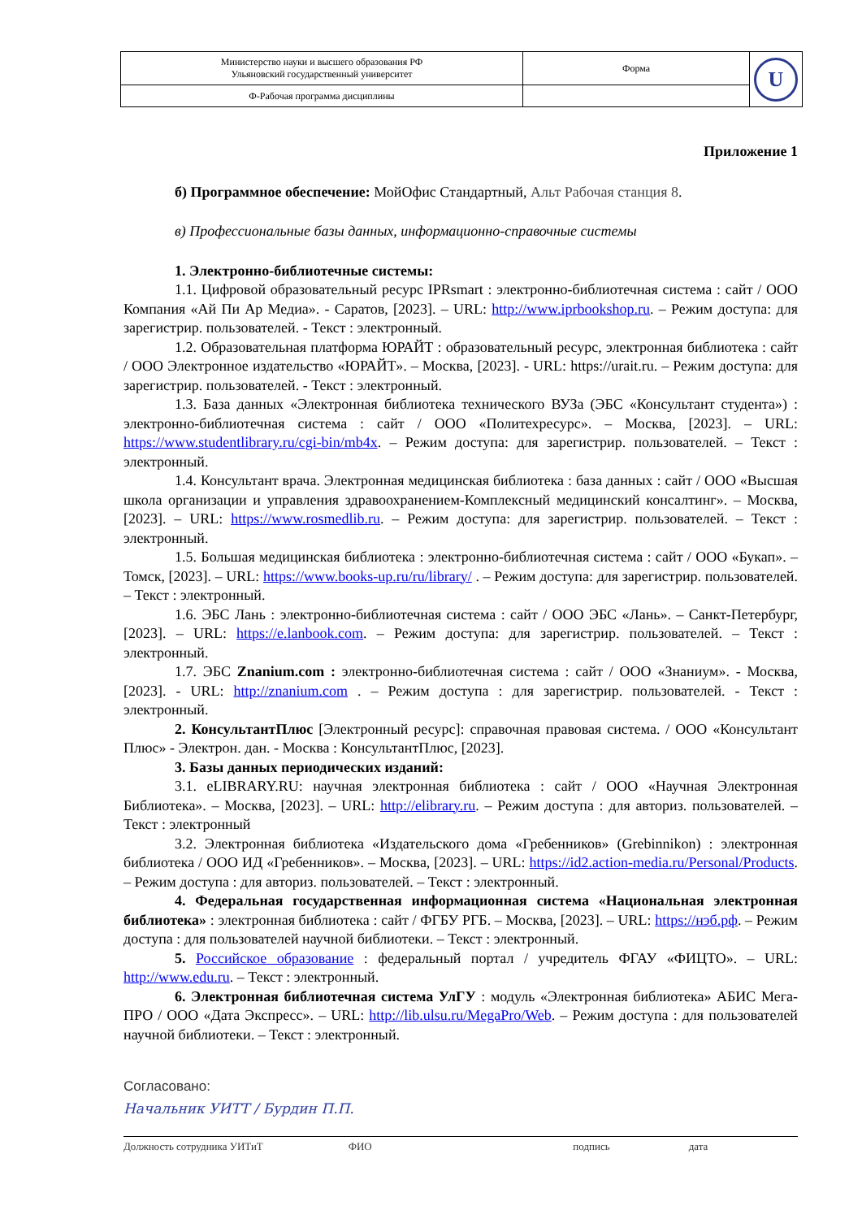| Министерство науки и высшего образования РФ Ульяновский государственный университет | Форма | U |
| Ф-Рабочая программа дисциплины | | |
Приложение 1
б) Программное обеспечение: МойОфис Стандартный, Альт Рабочая станция 8.
в) Профессиональные базы данных, информационно-справочные системы
1. Электронно-библиотечные системы:
1.1. Цифровой образовательный ресурс IPRsmart : электронно-библиотечная система : сайт / ООО Компания «Ай Пи Ар Медиа». - Саратов, [2023]. – URL: http://www.iprbookshop.ru. – Режим доступа: для зарегистрир. пользователей. - Текст : электронный.
1.2. Образовательная платформа ЮРАЙТ : образовательный ресурс, электронная библиотека : сайт / ООО Электронное издательство «ЮРАЙТ». – Москва, [2023]. - URL: https://urait.ru. – Режим доступа: для зарегистрир. пользователей. - Текст : электронный.
1.3. База данных «Электронная библиотека технического ВУЗа (ЭБС «Консультант студента») : электронно-библиотечная система : сайт / ООО «Политехресурс». – Москва, [2023]. – URL: https://www.studentlibrary.ru/cgi-bin/mb4x. – Режим доступа: для зарегистрир. пользователей. – Текст : электронный.
1.4. Консультант врача. Электронная медицинская библиотека : база данных : сайт / ООО «Высшая школа организации и управления здравоохранением-Комплексный медицинский консалтинг». – Москва, [2023]. – URL: https://www.rosmedlib.ru. – Режим доступа: для зарегистрир. пользователей. – Текст : электронный.
1.5. Большая медицинская библиотека : электронно-библиотечная система : сайт / ООО «Букап». – Томск, [2023]. – URL: https://www.books-up.ru/ru/library/ . – Режим доступа: для зарегистрир. пользователей. – Текст : электронный.
1.6. ЭБС Лань : электронно-библиотечная система : сайт / ООО ЭБС «Лань». – Санкт-Петербург, [2023]. – URL: https://e.lanbook.com. – Режим доступа: для зарегистрир. пользователей. – Текст : электронный.
1.7. ЭБС Znanium.com : электронно-библиотечная система : сайт / ООО «Знаниум». - Москва, [2023]. - URL: http://znanium.com . – Режим доступа : для зарегистрир. пользователей. - Текст : электронный.
2. КонсультантПлюс [Электронный ресурс]: справочная правовая система. / ООО «Консультант Плюс» - Электрон. дан. - Москва : КонсультантПлюс, [2023].
3. Базы данных периодических изданий:
3.1. eLIBRARY.RU: научная электронная библиотека : сайт / ООО «Научная Электронная Библиотека». – Москва, [2023]. – URL: http://elibrary.ru. – Режим доступа : для авториз. пользователей. – Текст : электронный
3.2. Электронная библиотека «Издательского дома «Гребенников» (Grebinnikon) : электронная библиотека / ООО ИД «Гребенников». – Москва, [2023]. – URL: https://id2.action-media.ru/Personal/Products. – Режим доступа : для авториз. пользователей. – Текст : электронный.
4. Федеральная государственная информационная система «Национальная электронная библиотека» : электронная библиотека : сайт / ФГБУ РГБ. – Москва, [2023]. – URL: https://нэб.рф. – Режим доступа : для пользователей научной библиотеки. – Текст : электронный.
5. Российское образование : федеральный портал / учредитель ФГАУ «ФИЦТО». – URL: http://www.edu.ru. – Текст : электронный.
6. Электронная библиотечная система УлГУ : модуль «Электронная библиотека» АБИС Мега-ПРО / ООО «Дата Экспресс». – URL: http://lib.ulsu.ru/MegaPro/Web. – Режим доступа : для пользователей научной библиотеки. – Текст : электронный.
Согласовано:
Начальник УИТТ / Бурдин П.П.
Должность сотрудника УИТиТ ФИО подпись дата